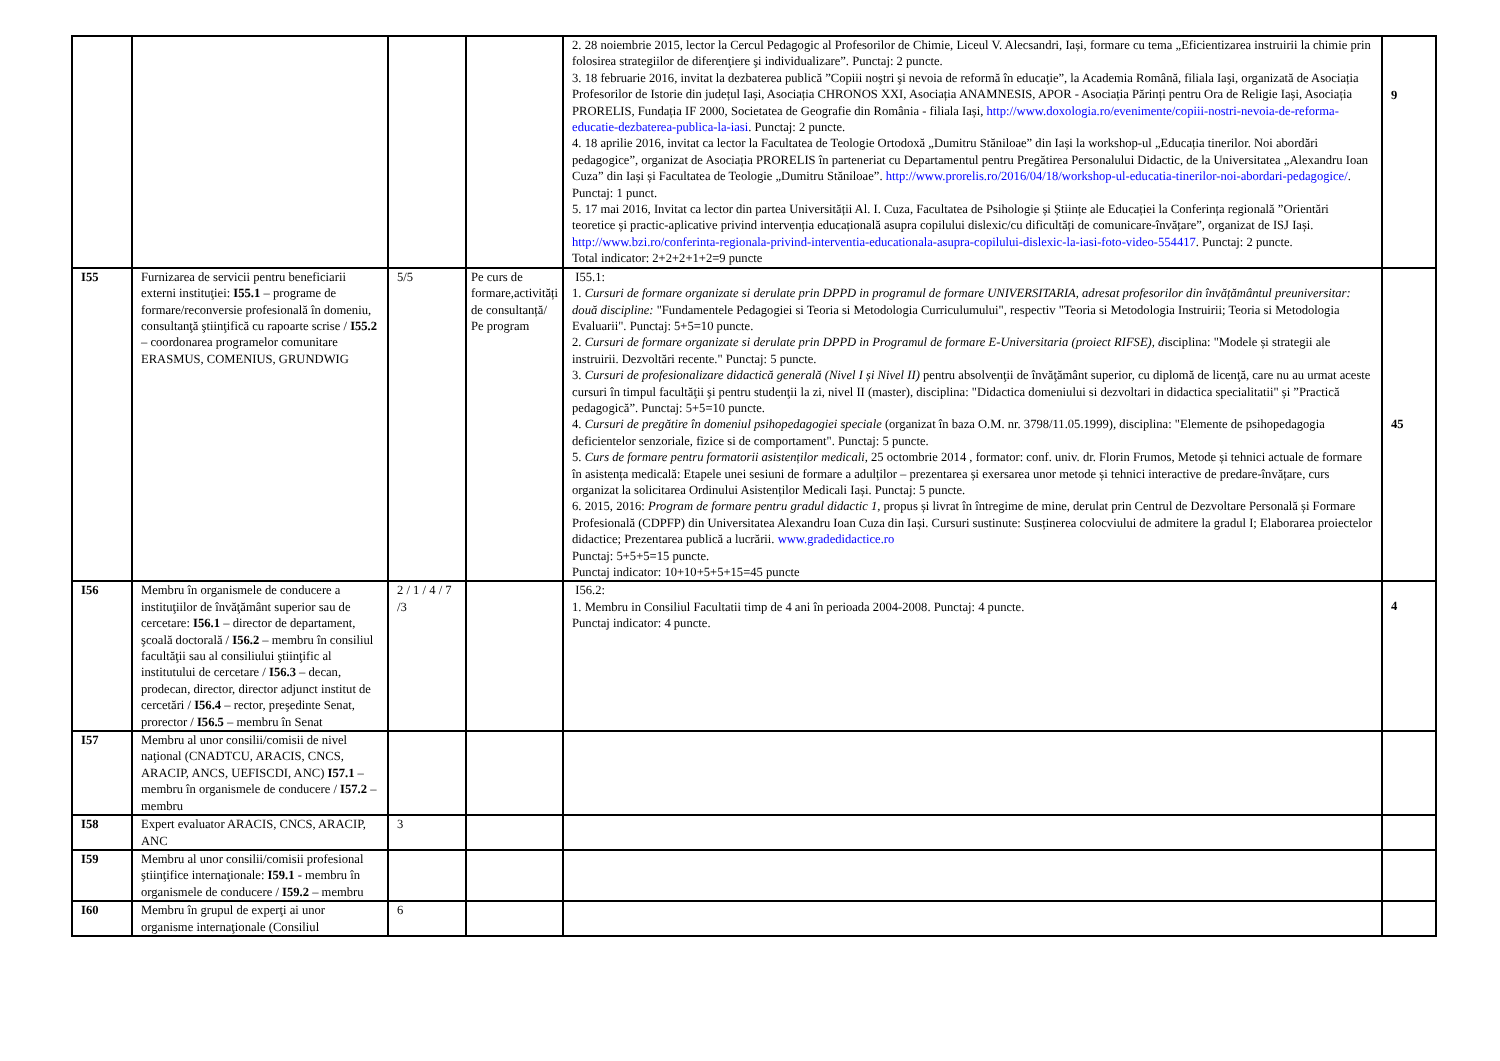| | | | | 2. 28 noiembrie 2015, lector la Cercul Pedagogic al Profesorilor de Chimie, Liceul V. Alecsandri, Iași, formare cu tema „Eficientizarea instruirii la chimie prin folosirea strategiilor de diferenţiere şi individualizare”. Punctaj: 2 puncte. 3. 18 februarie 2016, invitat la dezbaterea publică ”Copiii noştri şi nevoia de reformă în educaţie”, la Academia Română, filiala Iaşi, organizată de Asociația Profesorilor de Istorie din județul Iași, Asociația CHRONOS XXI, Asociația ANAMNESIS, APOR - Asociația Părinți pentru Ora de Religie Iași, Asociația PRORELIS, Fundația IF 2000, Societatea de Geografie din România - filiala Iași, http://www.doxologia.ro/evenimente/copiii-nostri-nevoia-de-reforma-educatie-dezbaterea-publica-la-iasi . Punctaj: 2 puncte. 4. 18 aprilie 2016, invitat ca lector la Facultatea de Teologie Ortodoxă „Dumitru Stăniloae” din Iași la workshop-ul „Educația tinerilor. Noi abordări pedagogice”, organizat de Asociația PRORELIS în parteneriat cu Departamentul pentru Pregătirea Personalului Didactic, de la Universitatea „Alexandru Ioan Cuza” din Iași și Facultatea de Teologie „Dumitru Stăniloae”. http://www.prorelis.ro/2016/04/18/workshop-ul-educatia-tinerilor-noi-abordari-pedagogice/ . Punctaj: 1 punct. 5. 17 mai 2016, Invitat ca lector din partea Universității Al. I. Cuza, Facultatea de Psihologie și Științe ale Educației la Conferința regională ”Orientări teoretice și practic-aplicative privind intervenția educațională asupra copilului dislexic/cu dificultăți de comunicare-învățare”, organizat de ISJ Iași. http://www.bzi.ro/conferinta-regionala-privind-interventia-educationala-asupra-copilului-dislexic-la-iasi-foto-video-554417 . Punctaj: 2 puncte. Total indicator: 2+2+2+1+2=9 puncte | 9 |
| I55 | Furnizarea de servicii pentru beneficiarii externi instituţiei: I55.1 – programe de formare/reconversie profesională în domeniu, consultanţă ştiinţifică cu rapoarte scrise / I55.2 – coordonarea programelor comunitare ERASMUS, COMENIUS, GRUNDWIG | 5/5 | Pe curs de formare,activități de consultanță/ Pe program | I55.1: 1. Cursuri de formare organizate si derulate prin DPPD in programul de formare UNIVERSITARIA, adresat profesorilor din învățământul preuniversitar: două discipline: "Fundamentele Pedagogiei si Teoria si Metodologia Curriculumului", respectiv "Teoria si Metodologia Instruirii; Teoria si Metodologia Evaluarii". Punctaj: 5+5=10 puncte. 2. Cursuri de formare organizate si derulate prin DPPD in Programul de formare E-Universitaria (proiect RIFSE), d isciplina: "Modele și strategii ale instruirii. Dezvoltări recente." Punctaj: 5 puncte. 3. Cursuri de profesionalizare didactică generală (Nivel I și Nivel II) pentru absolvenţii de învăţământ superior, cu diplomă de licenţă, care nu au urmat aceste cursuri în timpul facultăţii şi pentru studenţii la zi, nivel II (master), disciplina: "Didactica domeniului si dezvoltari in didactica specialitatii" și ”Practică pedagogică”. Punctaj: 5+5=10 puncte. 4. Cursuri de pregătire în domeniul psihopedagogiei speciale (organizat în baza O.M. nr. 3798/11.05.1999), disciplina: "Elemente de psihopedagogia deficientelor senzoriale, fizice si de comportament". Punctaj: 5 puncte. 5. Curs de formare pentru formatorii asistenților medicali , 25 octombrie 2014 , formator: conf. univ. dr. Florin Frumos, Metode și tehnici actuale de formare în asistența medicală: Etapele unei sesiuni de formare a adulților – prezentarea și exersarea unor metode și tehnici interactive de predare-învățare, curs organizat la solicitarea Ordinului Asistenților Medicali Iași. Punctaj: 5 puncte. 6. 2015, 2016: Program de formare pentru gradul didactic 1 , propus și livrat în întregime de mine, derulat prin Centrul de Dezvoltare Personală și Formare Profesională (CDPFP) din Universitatea Alexandru Ioan Cuza din Iași. Cursuri sustinute: Susținerea colocviului de admitere la gradul I; Elaborarea proiectelor didactice; Prezentarea publică a lucrării. www.gradedidactice.ro Punctaj: 5+5+5=15 puncte. Punctaj indicator: 10+10+5+5+15=45 puncte | 45 |
| I56 | Membru în organismele de conducere a instituţiilor de învăţământ superior sau de cercetare: I56.1 – director de departament, şcoală doctorală / I56.2 – membru în consiliul facultăţii sau al consiliului ştiinţific al institutului de cercetare / I56.3 – decan, prodecan, director, director adjunct institut de cercetări / I56.4 – rector, preşedinte Senat, prorector / I56.5 – membru în Senat | 2 / 1 / 4 / 7 /3 | | I56.2: 1. Membru in Consiliul Facultatii timp de 4 ani în perioada 2004-2008. Punctaj: 4 puncte. Punctaj indicator: 4 puncte. | 4 |
| I57 | Membru al unor consilii/comisii de nivel naţional (CNADTCU, ARACIS, CNCS, ARACIP, ANCS, UEFISCDI, ANC) I57.1 – membru în organismele de conducere / I57.2 – membru | | | | |
| I58 | Expert evaluator ARACIS, CNCS, ARACIP, ANC | 3 | | | |
| I59 | Membru al unor consilii/comisii profesional ştiinţifice internaţionale: I59.1 - membru în organismele de conducere / I59.2 – membru | | | | |
| I60 | Membru în grupul de experţi ai unor organisme internaţionale (Consiliul | 6 | | | |